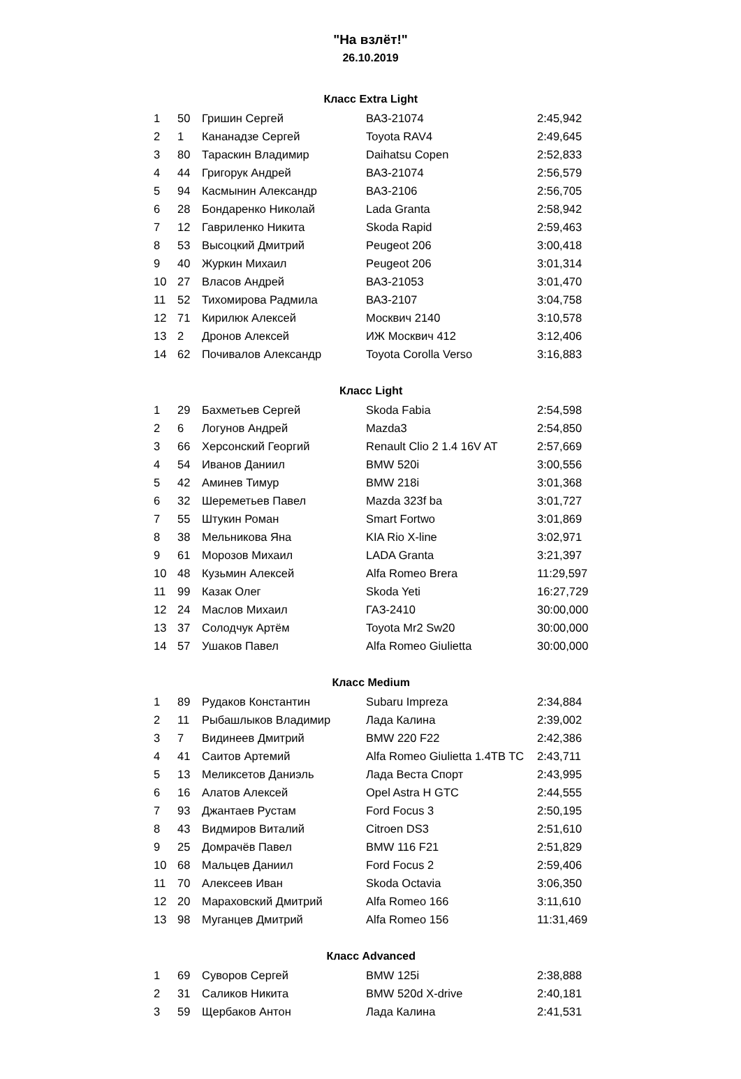"На взлёт!"
26.10.2019
| Класс Extra Light | | | | |
| --- | --- | --- | --- | --- |
| 1 | 50 | Гришин Сергей | ВАЗ-21074 | 2:45,942 |
| 2 | 1 | Кананадзе Сергей | Toyota RAV4 | 2:49,645 |
| 3 | 80 | Тараскин Владимир | Daihatsu Copen | 2:52,833 |
| 4 | 44 | Григорук Андрей | ВАЗ-21074 | 2:56,579 |
| 5 | 94 | Касмынин Александр | ВАЗ-2106 | 2:56,705 |
| 6 | 28 | Бондаренко Николай | Lada Granta | 2:58,942 |
| 7 | 12 | Гавриленко Никита | Skoda Rapid | 2:59,463 |
| 8 | 53 | Высоцкий Дмитрий | Peugeot 206 | 3:00,418 |
| 9 | 40 | Журкин Михаил | Peugeot 206 | 3:01,314 |
| 10 | 27 | Власов Андрей | ВАЗ-21053 | 3:01,470 |
| 11 | 52 | Тихомирова Радмила | ВАЗ-2107 | 3:04,758 |
| 12 | 71 | Кирилюк Алексей | Москвич 2140 | 3:10,578 |
| 13 | 2 | Дронов Алексей | ИЖ Москвич 412 | 3:12,406 |
| 14 | 62 | Почивалов Александр | Toyota Corolla Verso | 3:16,883 |
| Класс Light | | | | |
| 1 | 29 | Бахметьев Сергей | Skoda Fabia | 2:54,598 |
| 2 | 6 | Логунов Андрей | Mazda3 | 2:54,850 |
| 3 | 66 | Херсонский Георгий | Renault Clio 2 1.4 16V AT | 2:57,669 |
| 4 | 54 | Иванов Даниил | BMW 520i | 3:00,556 |
| 5 | 42 | Аминев Тимур | BMW 218i | 3:01,368 |
| 6 | 32 | Шереметьев Павел | Mazda 323f ba | 3:01,727 |
| 7 | 55 | Штукин Роман | Smart Fortwo | 3:01,869 |
| 8 | 38 | Мельникова Яна | KIA Rio X-line | 3:02,971 |
| 9 | 61 | Морозов Михаил | LADA Granta | 3:21,397 |
| 10 | 48 | Кузьмин Алексей | Alfa Romeo Brera | 11:29,597 |
| 11 | 99 | Казак Олег | Skoda Yeti | 16:27,729 |
| 12 | 24 | Маслов Михаил | ГАЗ-2410 | 30:00,000 |
| 13 | 37 | Солодчук Артём | Toyota Mr2 Sw20 | 30:00,000 |
| 14 | 57 | Ушаков Павел | Alfa Romeo Giulietta | 30:00,000 |
| Класс Medium | | | | |
| 1 | 89 | Рудаков Константин | Subaru Impreza | 2:34,884 |
| 2 | 11 | Рыбашлыков Владимир | Лада Калина | 2:39,002 |
| 3 | 7 | Видинеев Дмитрий | BMW 220 F22 | 2:42,386 |
| 4 | 41 | Саитов Артемий | Alfa Romeo Giulietta 1.4TB TC | 2:43,711 |
| 5 | 13 | Меликсетов Даниэль | Лада Веста Спорт | 2:43,995 |
| 6 | 16 | Алатов Алексей | Opel Astra H GTC | 2:44,555 |
| 7 | 93 | Джантаев Рустам | Ford Focus 3 | 2:50,195 |
| 8 | 43 | Видмиров Виталий | Citroen DS3 | 2:51,610 |
| 9 | 25 | Домрачёв Павел | BMW 116 F21 | 2:51,829 |
| 10 | 68 | Мальцев Даниил | Ford Focus 2 | 2:59,406 |
| 11 | 70 | Алексеев Иван | Skoda Octavia | 3:06,350 |
| 12 | 20 | Мараховский Дмитрий | Alfa Romeo 166 | 3:11,610 |
| 13 | 98 | Муганцев Дмитрий | Alfa Romeo 156 | 11:31,469 |
| Класс Advanced | | | | |
| 1 | 69 | Суворов Сергей | BMW 125i | 2:38,888 |
| 2 | 31 | Саликов Никита | BMW 520d X-drive | 2:40,181 |
| 3 | 59 | Щербаков Антон | Лада Калина | 2:41,531 |